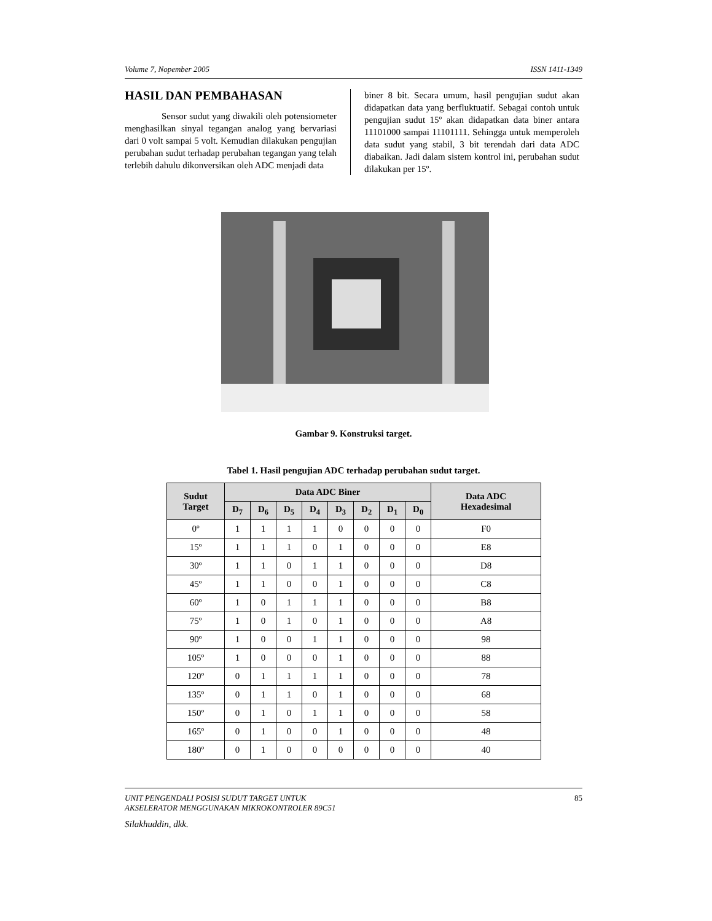Volume 7, Nopember 2005 ISSN 1411-1349
HASIL DAN PEMBAHASAN
Sensor sudut yang diwakili oleh potensiometer menghasilkan sinyal tegangan analog yang bervariasi dari 0 volt sampai 5 volt. Kemudian dilakukan pengujian perubahan sudut terhadap perubahan tegangan yang telah terlebih dahulu dikonversikan oleh ADC menjadi data
biner 8 bit. Secara umum, hasil pengujian sudut akan didapatkan data yang berfluktuatif. Sebagai contoh untuk pengujian sudut 15º akan didapatkan data biner antara 11101000 sampai 11101111. Sehingga untuk memperoleh data sudut yang stabil, 3 bit terendah dari data ADC diabaikan. Jadi dalam sistem kontrol ini, perubahan sudut dilakukan per 15º.
Gambar 9. Konstruksi target.
Tabel 1. Hasil pengujian ADC terhadap perubahan sudut target.
| Sudut Target | Data ADC Biner | | | | | | | | Data ADC Hexadesimal |
| --- | --- | --- | --- | --- | --- | --- | --- | --- | --- |
| | D<sub>7</sub> | D<sub>6</sub> | D<sub>5</sub> | D<sub>4</sub> | D<sub>3</sub> | D<sub>2</sub> | D<sub>1</sub> | D<sub>0</sub> | |
| 0º | 1 | 1 | 1 | 1 | 0 | 0 | 0 | 0 | F0 |
| 15º | 1 | 1 | 1 | 0 | 1 | 0 | 0 | 0 | E8 |
| 30º | 1 | 1 | 0 | 1 | 1 | 0 | 0 | 0 | D8 |
| 45º | 1 | 1 | 0 | 0 | 1 | 0 | 0 | 0 | C8 |
| 60º | 1 | 0 | 1 | 1 | 1 | 0 | 0 | 0 | B8 |
| 75º | 1 | 0 | 1 | 0 | 1 | 0 | 0 | 0 | A8 |
| 90º | 1 | 0 | 0 | 1 | 1 | 0 | 0 | 0 | 98 |
| 105º | 1 | 0 | 0 | 0 | 1 | 0 | 0 | 0 | 88 |
| 120º | 0 | 1 | 1 | 1 | 1 | 0 | 0 | 0 | 78 |
| 135º | 0 | 1 | 1 | 0 | 1 | 0 | 0 | 0 | 68 |
| 150º | 0 | 1 | 0 | 1 | 1 | 0 | 0 | 0 | 58 |
| 165º | 0 | 1 | 0 | 0 | 1 | 0 | 0 | 0 | 48 |
| 180º | 0 | 1 | 0 | 0 | 0 | 0 | 0 | 0 | 40 |
UNIT PENGENDALI POSISI SUDUT TARGET UNTUK
AKSELERATOR MENGGUNAKAN MIKROKONTROLER 89C51
Silakhuddin, dkk.
85